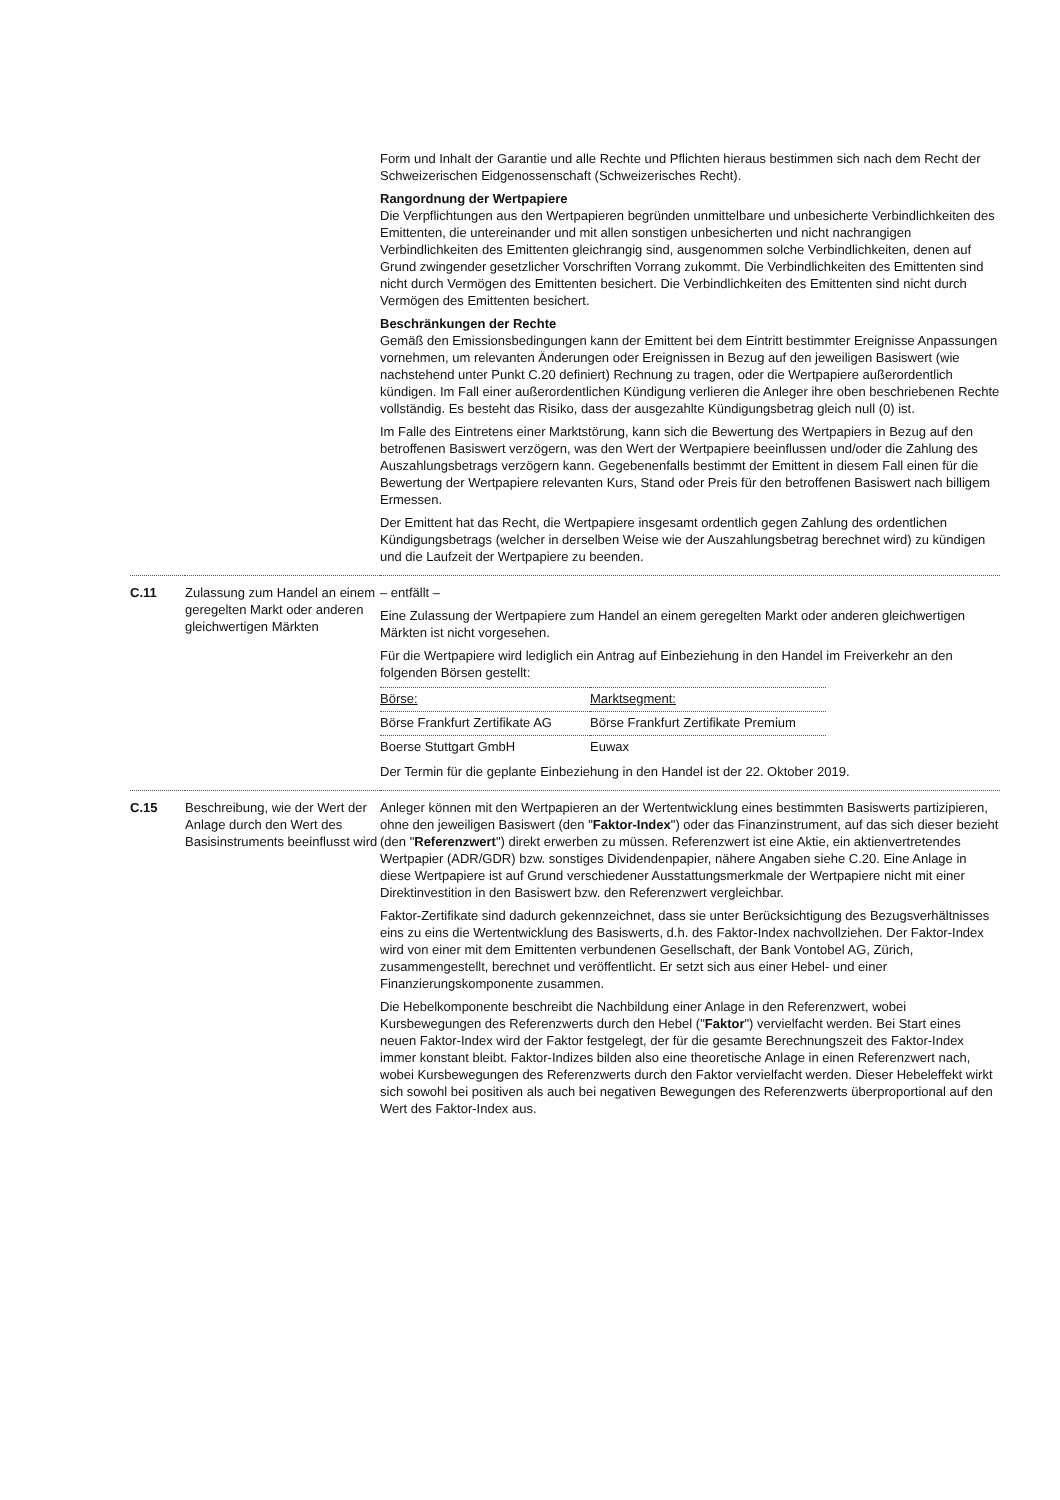| | | Form und Inhalt der Garantie und alle Rechte und Pflichten hieraus bestimmen sich nach dem Recht der Schweizerischen Eidgenossenschaft (Schweizerisches Recht). Rangordnung der Wertpapiere Die Verpflichtungen aus den Wertpapieren begründen unmittelbare und unbesicherte Verbindlichkeiten des Emittenten, die untereinander und mit allen sonstigen unbesicherten und nicht nachrangigen Verbindlichkeiten des Emittenten gleichrangig sind, ausgenommen solche Verbindlichkeiten, denen auf Grund zwingender gesetzlicher Vorschriften Vorrang zukommt. Die Verbindlichkeiten des Emittenten sind nicht durch Vermögen des Emittenten besichert. Die Verbindlichkeiten des Emittenten sind nicht durch Vermögen des Emittenten besichert. Beschränkungen der Rechte Gemäß den Emissionsbedingungen kann der Emittent bei dem Eintritt bestimmter Ereignisse Anpassungen vornehmen, um relevanten Änderungen oder Ereignissen in Bezug auf den jeweiligen Basiswert (wie nachstehend unter Punkt C.20 definiert) Rechnung zu tragen, oder die Wertpapiere außerordentlich kündigen. Im Fall einer außerordentlichen Kündigung verlieren die Anleger ihre oben beschriebenen Rechte vollständig. Es besteht das Risiko, dass der ausgezahlte Kündigungsbetrag gleich null (0) ist. Im Falle des Eintretens einer Marktstörung, kann sich die Bewertung des Wertpapiers in Bezug auf den betroffenen Basiswert verzögern, was den Wert der Wertpapiere beeinflussen und/oder die Zahlung des Auszahlungsbetrags verzögern kann. Gegebenenfalls bestimmt der Emittent in diesem Fall einen für die Bewertung der Wertpapiere relevanten Kurs, Stand oder Preis für den betroffenen Basiswert nach billigem Ermessen. Der Emittent hat das Recht, die Wertpapiere insgesamt ordentlich gegen Zahlung des ordentlichen Kündigungsbetrags (welcher in derselben Weise wie der Auszahlungsbetrag berechnet wird) zu kündigen und die Laufzeit der Wertpapiere zu beenden. |
| C.11 | Zulassung zum Handel an einem geregelten Markt oder anderen gleichwertigen Märkten | – entfällt – Eine Zulassung der Wertpapiere zum Handel an einem geregelten Markt oder anderen gleichwertigen Märkten ist nicht vorgesehen. Für die Wertpapiere wird lediglich ein Antrag auf Einbeziehung in den Handel im Freiverkehr an den folgenden Börsen gestellt: / Börse: / Marktsegment: / / Börse Frankfurt Zertifikate AG / Börse Frankfurt Zertifikate Premium / / Boerse Stuttgart GmbH / Euwax / Der Termin für die geplante Einbeziehung in den Handel ist der 22. Oktober 2019. |
| C.15 | Beschreibung, wie der Wert der Anlage durch den Wert des Basisinstruments beeinflusst wird | Anleger können mit den Wertpapieren an der Wertentwicklung eines bestimmten Basiswerts partizipieren, ohne den jeweiligen Basiswert (den " Faktor-Index ") oder das Finanzinstrument, auf das sich dieser bezieht (den " Referenzwert ") direkt erwerben zu müssen. Referenzwert ist eine Aktie, ein aktienvertretendes Wertpapier (ADR/GDR) bzw. sonstiges Dividendenpapier, nähere Angaben siehe C.20. Eine Anlage in diese Wertpapiere ist auf Grund verschiedener Ausstattungsmerkmale der Wertpapiere nicht mit einer Direktinvestition in den Basiswert bzw. den Referenzwert vergleichbar. Faktor-Zertifikate sind dadurch gekennzeichnet, dass sie unter Berücksichtigung des Bezugsverhältnisses eins zu eins die Wertentwicklung des Basiswerts, d.h. des Faktor-Index nachvollziehen. Der Faktor-Index wird von einer mit dem Emittenten verbundenen Gesellschaft, der Bank Vontobel AG, Zürich, zusammengestellt, berechnet und veröffentlicht. Er setzt sich aus einer Hebel- und einer Finanzierungskomponente zusammen. Die Hebelkomponente beschreibt die Nachbildung einer Anlage in den Referenzwert, wobei Kursbewegungen des Referenzwerts durch den Hebel (" Faktor ") vervielfacht werden. Bei Start eines neuen Faktor-Index wird der Faktor festgelegt, der für die gesamte Berechnungszeit des Faktor-Index immer konstant bleibt. Faktor-Indizes bilden also eine theoretische Anlage in einen Referenzwert nach, wobei Kursbewegungen des Referenzwerts durch den Faktor vervielfacht werden. Dieser Hebeleffekt wirkt sich sowohl bei positiven als auch bei negativen Bewegungen des Referenzwerts überproportional auf den Wert des Faktor-Index aus. |